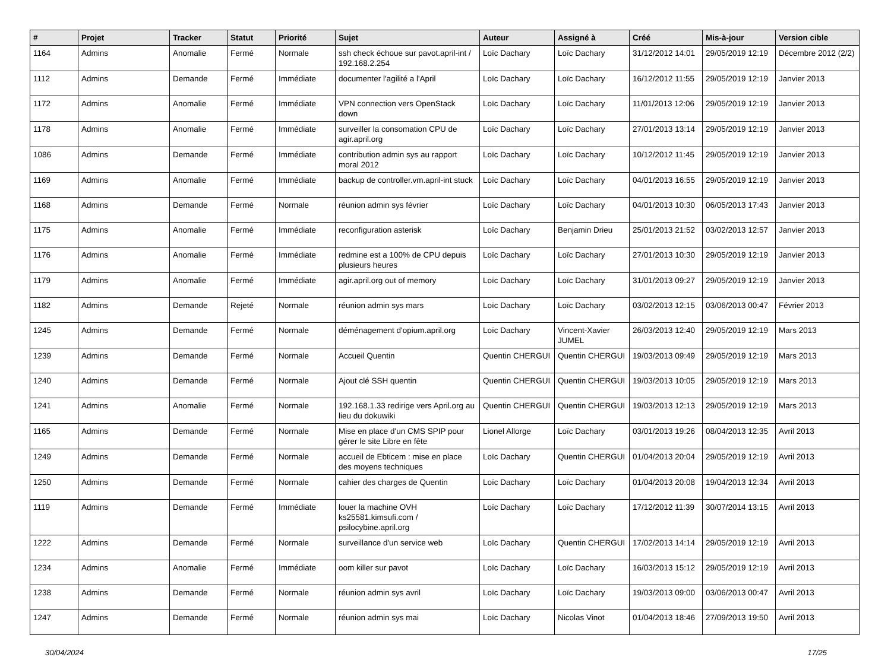| # | Projet | Tracker | Statut | Priorité | Sujet | Auteur | Assigné à | Créé | Mis-à-jour | Version cible |
| --- | --- | --- | --- | --- | --- | --- | --- | --- | --- | --- |
| 1164 | Admins | Anomalie | Fermé | Normale | ssh check échoue sur pavot.april-int / 192.168.2.254 | Loïc Dachary | Loïc Dachary | 31/12/2012 14:01 | 29/05/2019 12:19 | Décembre 2012 (2/2) |
| 1112 | Admins | Demande | Fermé | Immédiate | documenter l'agilité a l'April | Loïc Dachary | Loïc Dachary | 16/12/2012 11:55 | 29/05/2019 12:19 | Janvier 2013 |
| 1172 | Admins | Anomalie | Fermé | Immédiate | VPN connection vers OpenStack down | Loïc Dachary | Loïc Dachary | 11/01/2013 12:06 | 29/05/2019 12:19 | Janvier 2013 |
| 1178 | Admins | Anomalie | Fermé | Immédiate | surveiller la consomation CPU de agir.april.org | Loïc Dachary | Loïc Dachary | 27/01/2013 13:14 | 29/05/2019 12:19 | Janvier 2013 |
| 1086 | Admins | Demande | Fermé | Immédiate | contribution admin sys au rapport moral 2012 | Loïc Dachary | Loïc Dachary | 10/12/2012 11:45 | 29/05/2019 12:19 | Janvier 2013 |
| 1169 | Admins | Anomalie | Fermé | Immédiate | backup de controller.vm.april-int stuck | Loïc Dachary | Loïc Dachary | 04/01/2013 16:55 | 29/05/2019 12:19 | Janvier 2013 |
| 1168 | Admins | Demande | Fermé | Normale | réunion admin sys février | Loïc Dachary | Loïc Dachary | 04/01/2013 10:30 | 06/05/2013 17:43 | Janvier 2013 |
| 1175 | Admins | Anomalie | Fermé | Immédiate | reconfiguration asterisk | Loïc Dachary | Benjamin Drieu | 25/01/2013 21:52 | 03/02/2013 12:57 | Janvier 2013 |
| 1176 | Admins | Anomalie | Fermé | Immédiate | redmine est a 100% de CPU depuis plusieurs heures | Loïc Dachary | Loïc Dachary | 27/01/2013 10:30 | 29/05/2019 12:19 | Janvier 2013 |
| 1179 | Admins | Anomalie | Fermé | Immédiate | agir.april.org out of memory | Loïc Dachary | Loïc Dachary | 31/01/2013 09:27 | 29/05/2019 12:19 | Janvier 2013 |
| 1182 | Admins | Demande | Rejeté | Normale | réunion admin sys mars | Loïc Dachary | Loïc Dachary | 03/02/2013 12:15 | 03/06/2013 00:47 | Février 2013 |
| 1245 | Admins | Demande | Fermé | Normale | déménagement d'opium.april.org | Loïc Dachary | Vincent-Xavier JUMEL | 26/03/2013 12:40 | 29/05/2019 12:19 | Mars 2013 |
| 1239 | Admins | Demande | Fermé | Normale | Accueil Quentin | Quentin CHERGUI | Quentin CHERGUI | 19/03/2013 09:49 | 29/05/2019 12:19 | Mars 2013 |
| 1240 | Admins | Demande | Fermé | Normale | Ajout clé SSH quentin | Quentin CHERGUI | Quentin CHERGUI | 19/03/2013 10:05 | 29/05/2019 12:19 | Mars 2013 |
| 1241 | Admins | Anomalie | Fermé | Normale | 192.168.1.33 redirige vers April.org au lieu du dokuwiki | Quentin CHERGUI | Quentin CHERGUI | 19/03/2013 12:13 | 29/05/2019 12:19 | Mars 2013 |
| 1165 | Admins | Demande | Fermé | Normale | Mise en place d'un CMS SPIP pour gérer le site Libre en fête | Lionel Allorge | Loïc Dachary | 03/01/2013 19:26 | 08/04/2013 12:35 | Avril 2013 |
| 1249 | Admins | Demande | Fermé | Normale | accueil de Ebticem : mise en place des moyens techniques | Loïc Dachary | Quentin CHERGUI | 01/04/2013 20:04 | 29/05/2019 12:19 | Avril 2013 |
| 1250 | Admins | Demande | Fermé | Normale | cahier des charges de Quentin | Loïc Dachary | Loïc Dachary | 01/04/2013 20:08 | 19/04/2013 12:34 | Avril 2013 |
| 1119 | Admins | Demande | Fermé | Immédiate | louer la machine OVH ks25581.kimsufi.com / psilocybine.april.org | Loïc Dachary | Loïc Dachary | 17/12/2012 11:39 | 30/07/2014 13:15 | Avril 2013 |
| 1222 | Admins | Demande | Fermé | Normale | surveillance d'un service web | Loïc Dachary | Quentin CHERGUI | 17/02/2013 14:14 | 29/05/2019 12:19 | Avril 2013 |
| 1234 | Admins | Anomalie | Fermé | Immédiate | oom killer sur pavot | Loïc Dachary | Loïc Dachary | 16/03/2013 15:12 | 29/05/2019 12:19 | Avril 2013 |
| 1238 | Admins | Demande | Fermé | Normale | réunion admin sys avril | Loïc Dachary | Loïc Dachary | 19/03/2013 09:00 | 03/06/2013 00:47 | Avril 2013 |
| 1247 | Admins | Demande | Fermé | Normale | réunion admin sys mai | Loïc Dachary | Nicolas Vinot | 01/04/2013 18:46 | 27/09/2013 19:50 | Avril 2013 |
30/04/2024 17/25